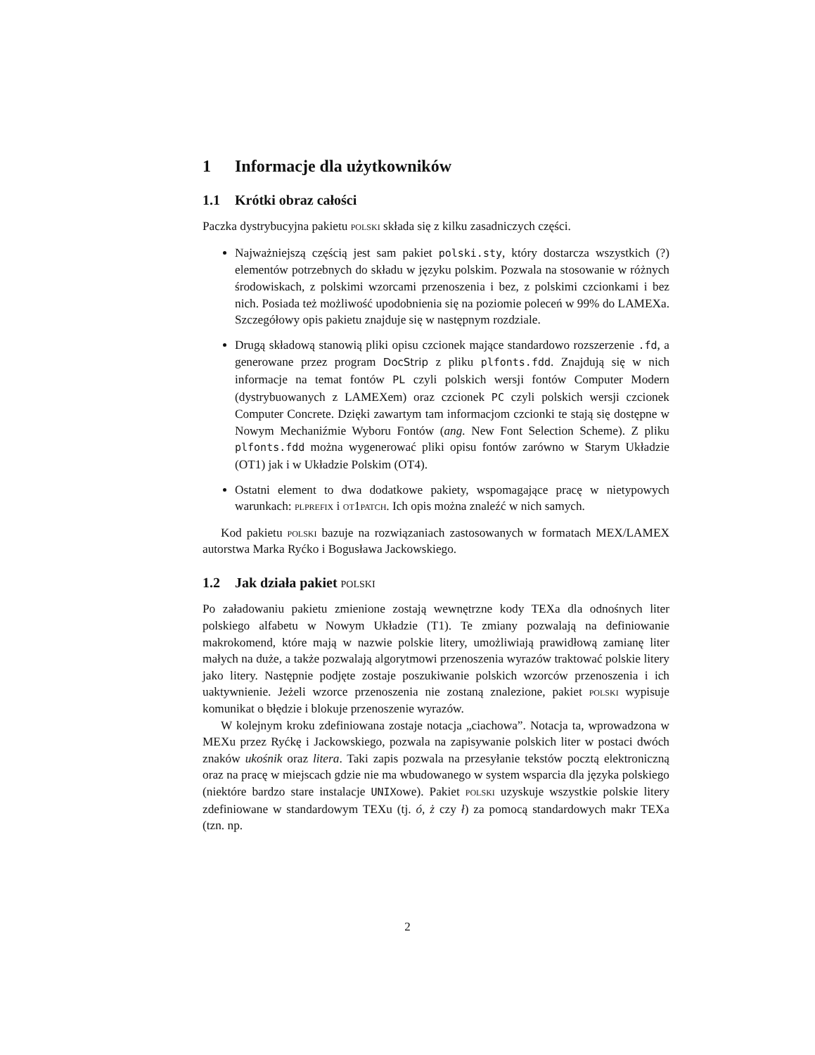1 Informacje dla użytkowników
1.1 Krótki obraz całości
Paczka dystrybucyjna pakietu polski składa się z kilku zasadniczych części.
Najważniejszą częścią jest sam pakiet polski.sty, który dostarcza wszystkich (?) elementów potrzebnych do składu w języku polskim. Pozwala na stosowanie w różnych środowiskach, z polskimi wzorcami przenoszenia i bez, z polskimi czcionkami i bez nich. Posiada też możliwość upodobnienia się na poziomie poleceń w 99% do LAMEXa. Szczegółowy opis pakietu znajduje się w następnym rozdziale.
Drugą składową stanowią pliki opisu czcionek mające standardowo rozszerzenie .fd, a generowane przez program DocStrip z pliku plfonts.fdd. Znajdują się w nich informacje na temat fontów PL czyli polskich wersji fontów Computer Modern (dystrybuowanych z LAMEXem) oraz czcionek PC czyli polskich wersji czcionek Computer Concrete. Dzięki zawartym tam informacjom czcionki te stają się dostępne w Nowym Mechaniźmie Wyboru Fontów (ang. New Font Selection Scheme). Z pliku plfonts.fdd można wygenerować pliki opisu fontów zarówno w Starym Układzie (OT1) jak i w Układzie Polskim (OT4).
Ostatni element to dwa dodatkowe pakiety, wspomagające pracę w nietypowych warunkach: plprefix i ot1patch. Ich opis można znaleźć w nich samych.
Kod pakietu polski bazuje na rozwiązaniach zastosowanych w formatach MEX/LAMEX autorstwa Marka Ryćko i Bogusława Jackowskiego.
1.2 Jak działa pakiet polski
Po załadowaniu pakietu zmienione zostają wewnętrzne kody TEXa dla odnośnych liter polskiego alfabetu w Nowym Układzie (T1). Te zmiany pozwalają na definiowanie makrokomend, które mają w nazwie polskie litery, umożliwiają prawidłową zamianę liter małych na duże, a także pozwalają algorytmowi przenoszenia wyrazów traktować polskie litery jako litery. Następnie podjęte zostaje poszukiwanie polskich wzorców przenoszenia i ich uaktywnienie. Jeżeli wzorce przenoszenia nie zostaną znalezione, pakiet polski wypisuje komunikat o błędzie i blokuje przenoszenie wyrazów.
W kolejnym kroku zdefiniowana zostaje notacja „ciachowa”. Notacja ta, wprowadzona w MEXu przez Ryćkę i Jackowskiego, pozwala na zapisywanie polskich liter w postaci dwóch znaków ukośnik oraz litera. Taki zapis pozwala na przesyłanie tekstów pocztą elektroniczną oraz na pracę w miejscach gdzie nie ma wbudowanego w system wsparcia dla języka polskiego (niektóre bardzo stare instalacje UNIXowe). Pakiet polski uzyskuje wszystkie polskie litery zdefiniowane w standardowym TEXu (tj. ó, ż czy ł) za pomocą standardowych makr TEXa (tzn. np.
2